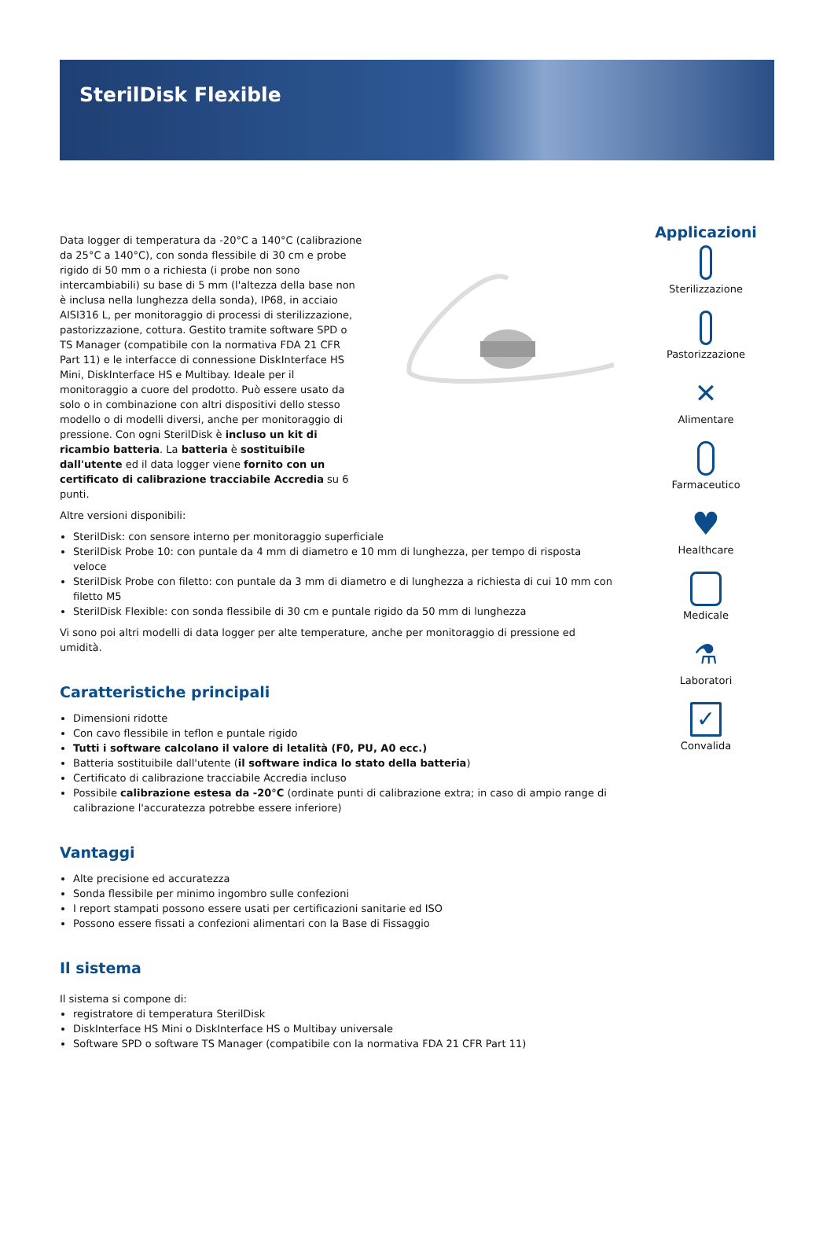SterilDisk Flexible
Data logger di temperatura da -20°C a 140°C (calibrazione da 25°C a 140°C), con sonda flessibile di 30 cm e probe rigido di 50 mm o a richiesta (i probe non sono intercambiabili) su base di 5 mm (l'altezza della base non è inclusa nella lunghezza della sonda), IP68, in acciaio AISI316 L, per monitoraggio di processi di sterilizzazione, pastorizzazione, cottura. Gestito tramite software SPD o TS Manager (compatibile con la normativa FDA 21 CFR Part 11) e le interfacce di connessione DiskInterface HS Mini, DiskInterface HS e Multibay. Ideale per il monitoraggio a cuore del prodotto. Può essere usato da solo o in combinazione con altri dispositivi dello stesso modello o di modelli diversi, anche per monitoraggio di pressione. Con ogni SterilDisk è incluso un kit di ricambio batteria. La batteria è sostituibile dall'utente ed il data logger viene fornito con un certificato di calibrazione tracciabile Accredia su 6 punti.
Altre versioni disponibili:
SterilDisk: con sensore interno per monitoraggio superficiale
SterilDisk Probe 10: con puntale da 4 mm di diametro e 10 mm di lunghezza, per tempo di risposta veloce
SterilDisk Probe con filetto: con puntale da 3 mm di diametro e di lunghezza a richiesta di cui 10 mm con filetto M5
SterilDisk Flexible: con sonda flessibile di 30 cm e puntale rigido da 50 mm di lunghezza
Vi sono poi altri modelli di data logger per alte temperature, anche per monitoraggio di pressione ed umidità.
Caratteristiche principali
Dimensioni ridotte
Con cavo flessibile in teflon e puntale rigido
Tutti i software calcolano il valore di letalità (F0, PU, A0 ecc.)
Batteria sostituibile dall'utente (il software indica lo stato della batteria)
Certificato di calibrazione tracciabile Accredia incluso
Possibile calibrazione estesa da -20°C (ordinate punti di calibrazione extra; in caso di ampio range di calibrazione l'accuratezza potrebbe essere inferiore)
Vantaggi
Alte precisione ed accuratezza
Sonda flessibile per minimo ingombro sulle confezioni
I report stampati possono essere usati per certificazioni sanitarie ed ISO
Possono essere fissati a confezioni alimentari con la Base di Fissaggio
Il sistema
Il sistema si compone di:
registratore di temperatura SterilDisk
DiskInterface HS Mini o DiskInterface HS o Multibay universale
Software SPD o software TS Manager (compatibile con la normativa FDA 21 CFR Part 11)
Applicazioni
Sterilizzazione
Pastorizzazione
✕
Alimentare
Farmaceutico
♥
Healthcare
Medicale
⚗
Laboratori
✓
Convalida